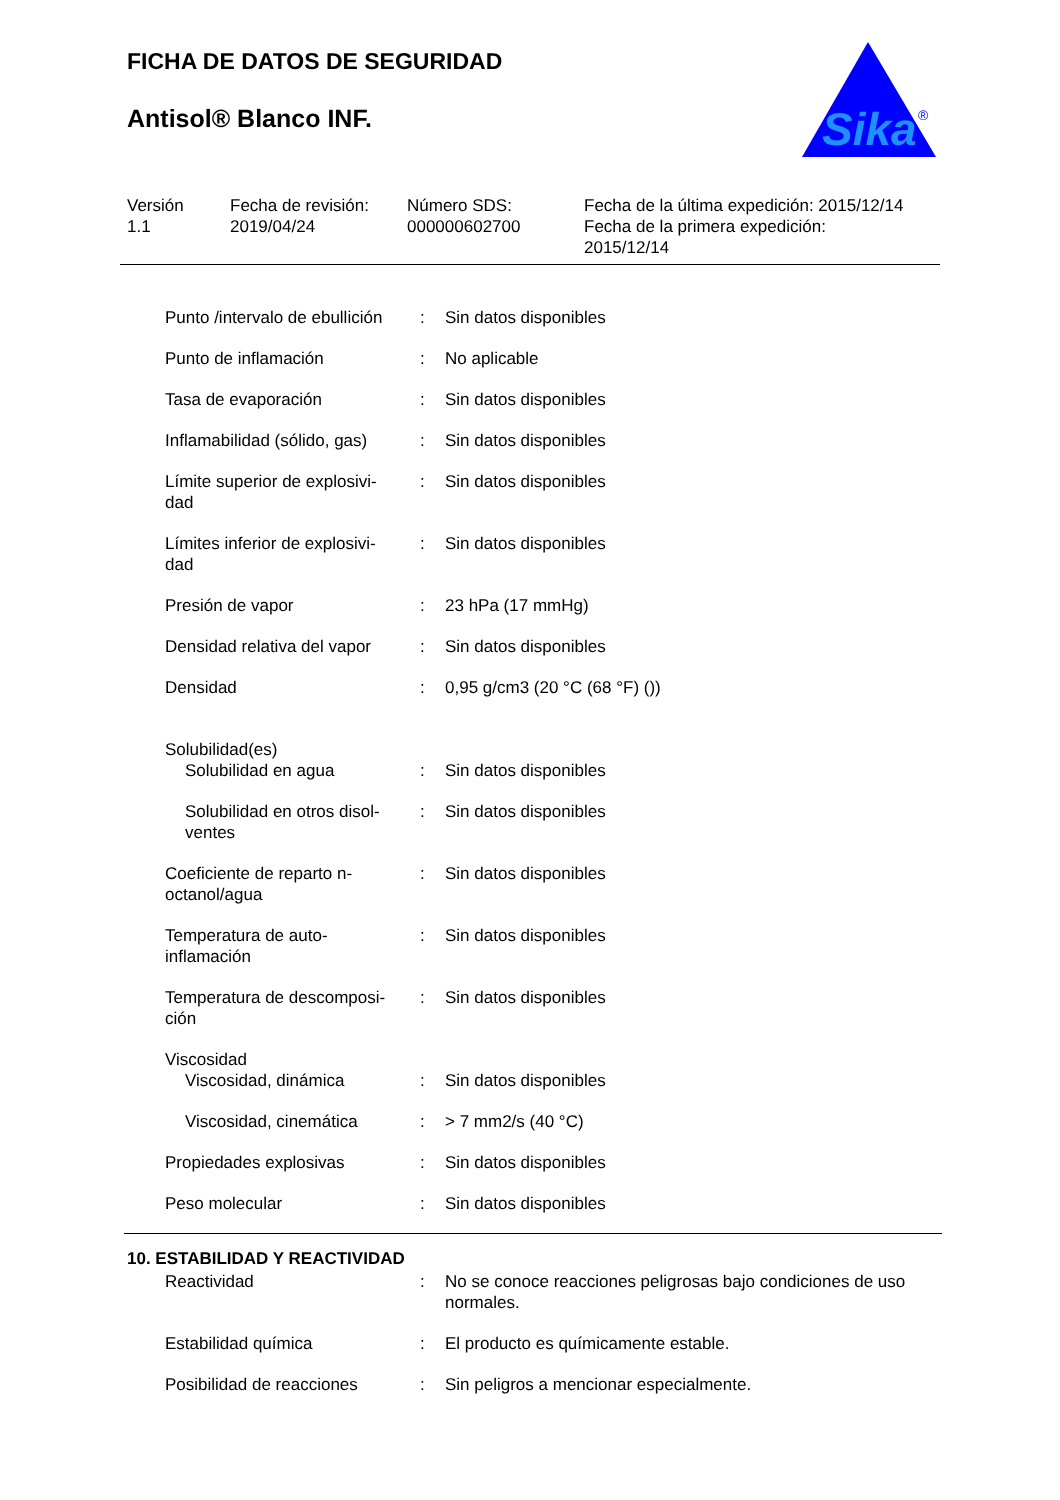FICHA DE DATOS DE SEGURIDAD
Antisol® Blanco INF.
Sika
®
Versión
1.1
Fecha de revisión:
2019/04/24
Número SDS:
000000602700
Fecha de la última expedición: 2015/12/14
Fecha de la primera expedición:
2015/12/14
| Punto /intervalo de ebullición | : | Sin datos disponibles |
| Punto de inflamación | : | No aplicable |
| Tasa de evaporación | : | Sin datos disponibles |
| Inflamabilidad (sólido, gas) | : | Sin datos disponibles |
| Límite superior de explosivi- dad | : | Sin datos disponibles |
| Límites inferior de explosivi- dad | : | Sin datos disponibles |
| Presión de vapor | : | 23 hPa (17 mmHg) |
| Densidad relativa del vapor | : | Sin datos disponibles |
| Densidad | : | 0,95 g/cm3 (20 °C (68 °F) ()) |
| Solubilidad(es) | | |
| Solubilidad en agua | : | Sin datos disponibles |
| Solubilidad en otros disol- ventes | : | Sin datos disponibles |
| Coeficiente de reparto n- octanol/agua | : | Sin datos disponibles |
| Temperatura de auto- inflamación | : | Sin datos disponibles |
| Temperatura de descomposi- ción | : | Sin datos disponibles |
| Viscosidad | | |
| Viscosidad, dinámica | : | Sin datos disponibles |
| Viscosidad, cinemática | : | > 7 mm2/s (40 °C) |
| Propiedades explosivas | : | Sin datos disponibles |
| Peso molecular | : | Sin datos disponibles |
10. ESTABILIDAD Y REACTIVIDAD
| Reactividad | : | No se conoce reacciones peligrosas bajo condiciones de uso normales. |
| Estabilidad química | : | El producto es químicamente estable. |
| Posibilidad de reacciones | : | Sin peligros a mencionar especialmente. |